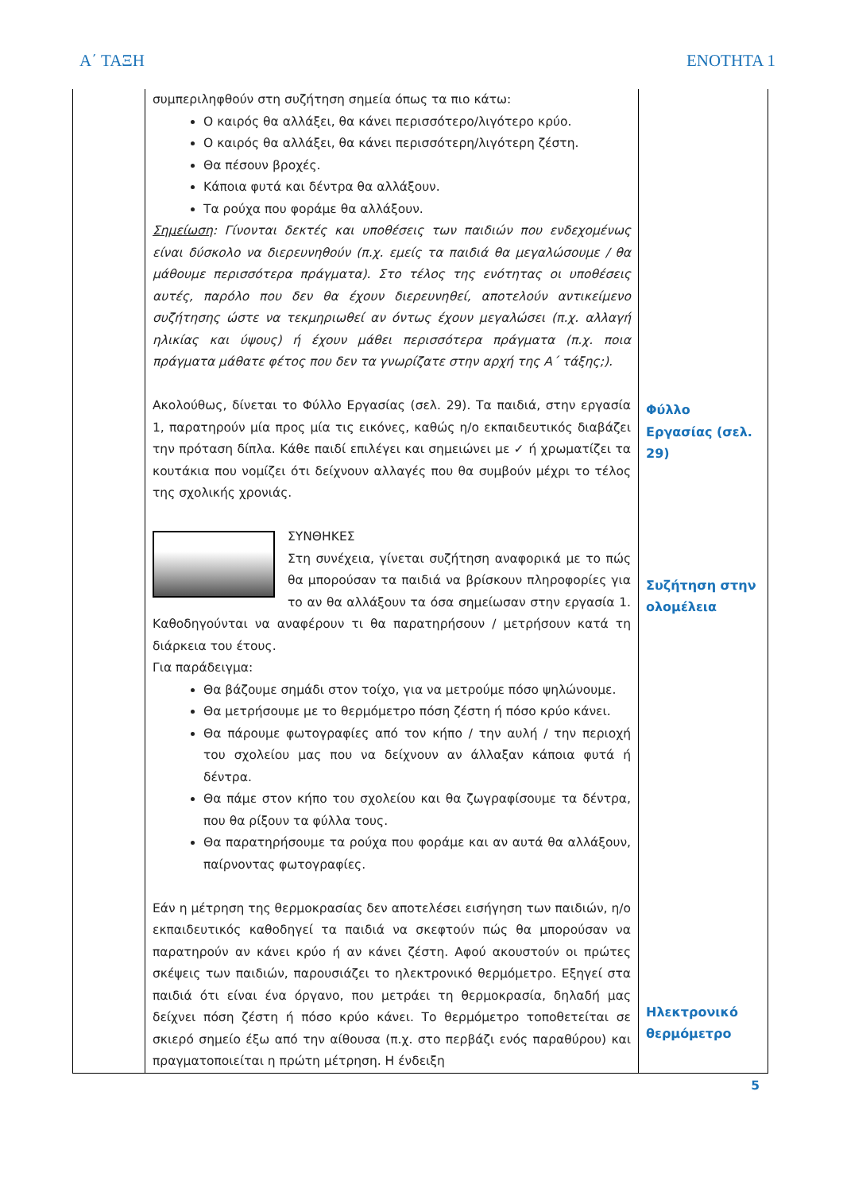Α΄ ΤΑΞΗ ΕΝΟΤΗΤΑ 1
| | συμπεριληφθούν στη συζήτηση σημεία όπως τα πιο κάτω: Ο καιρός θα αλλάξει, θα κάνει περισσότερο/λιγότερο κρύο. Ο καιρός θα αλλάξει, θα κάνει περισσότερη/λιγότερη ζέστη. Θα πέσουν βροχές. Κάποια φυτά και δέντρα θα αλλάξουν. Τα ρούχα που φοράμε θα αλλάξουν. Σημείωση : Γίνονται δεκτές και υποθέσεις των παιδιών που ενδεχομένως είναι δύσκολο να διερευνηθούν (π.χ. εμείς τα παιδιά θα μεγαλώσουμε / θα μάθουμε περισσότερα πράγματα). Στο τέλος της ενότητας οι υποθέσεις αυτές, παρόλο που δεν θα έχουν διερευνηθεί, αποτελούν αντικείμενο συζήτησης ώστε να τεκμηριωθεί αν όντως έχουν μεγαλώσει (π.χ. αλλαγή ηλικίας και ύψους) ή έχουν μάθει περισσότερα πράγματα (π.χ. ποια πράγματα μάθατε φέτος που δεν τα γνωρίζατε στην αρχή της Α΄ τάξης;). Ακολούθως, δίνεται το Φύλλο Εργασίας (σελ. 29). Τα παιδιά, στην εργασία 1, παρατηρούν μία προς μία τις εικόνες, καθώς η/ο εκπαιδευτικός διαβάζει την πρόταση δίπλα. Κάθε παιδί επιλέγει και σημειώνει με ✓ ή χρωματίζει τα κουτάκια που νομίζει ότι δείχνουν αλλαγές που θα συμβούν μέχρι το τέλος της σχολικής χρονιάς. ΣΥΝΘΗΚΕΣ Στη συνέχεια, γίνεται συζήτηση αναφορικά με το πώς θα μπορούσαν τα παιδιά να βρίσκουν πληροφορίες για το αν θα αλλάξουν τα όσα σημείωσαν στην εργασία 1. Καθοδηγούνται να αναφέρουν τι θα παρατηρήσουν / μετρήσουν κατά τη διάρκεια του έτους. Για παράδειγμα: Θα βάζουμε σημάδι στον τοίχο, για να μετρούμε πόσο ψηλώνουμε. Θα μετρήσουμε με το θερμόμετρο πόση ζέστη ή πόσο κρύο κάνει. Θα πάρουμε φωτογραφίες από τον κήπο / την αυλή / την περιοχή του σχολείου μας που να δείχνουν αν άλλαξαν κάποια φυτά ή δέντρα. Θα πάμε στον κήπο του σχολείου και θα ζωγραφίσουμε τα δέντρα, που θα ρίξουν τα φύλλα τους. Θα παρατηρήσουμε τα ρούχα που φοράμε και αν αυτά θα αλλάξουν, παίρνοντας φωτογραφίες. Εάν η μέτρηση της θερμοκρασίας δεν αποτελέσει εισήγηση των παιδιών, η/ο εκπαιδευτικός καθοδηγεί τα παιδιά να σκεφτούν πώς θα μπορούσαν να παρατηρούν αν κάνει κρύο ή αν κάνει ζέστη. Αφού ακουστούν οι πρώτες σκέψεις των παιδιών, παρουσιάζει το ηλεκτρονικό θερμόμετρο. Εξηγεί στα παιδιά ότι είναι ένα όργανο, που μετράει τη θερμοκρασία, δηλαδή μας δείχνει πόση ζέστη ή πόσο κρύο κάνει. Το θερμόμετρο τοποθετείται σε σκιερό σημείο έξω από την αίθουσα (π.χ. στο περβάζι ενός παραθύρου) και πραγματοποιείται η πρώτη μέτρηση. Η ένδειξη | Φύλλο Εργασίας (σελ. 29) Συζήτηση στην ολομέλεια Ηλεκτρονικό θερμόμετρο |
5